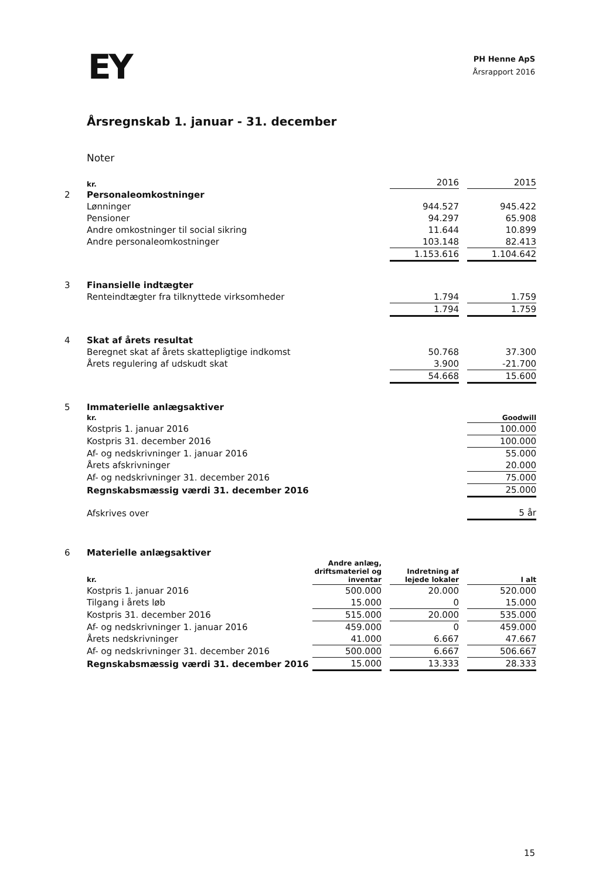EY
PH Henne ApS
Årsrapport 2016
Årsregnskab 1. januar - 31. december
Noter
| | kr. | 2016 | | 2015 |
| 2 | Personaleomkostninger | | | |
| | Lønninger | 944.527 | | 945.422 |
| | Pensioner | 94.297 | | 65.908 |
| | Andre omkostninger til social sikring | 11.644 | | 10.899 |
| | Andre personaleomkostninger | 103.148 | | 82.413 |
| | | 1.153.616 | | 1.104.642 |
| 3 | Finansielle indtægter | | | |
| | Renteindtægter fra tilknyttede virksomheder | 1.794 | | 1.759 |
| | | 1.794 | | 1.759 |
| 4 | Skat af årets resultat | | | |
| | Beregnet skat af årets skattepligtige indkomst | 50.768 | | 37.300 |
| | Årets regulering af udskudt skat | 3.900 | | -21.700 |
| | | 54.668 | | 15.600 |
| 5 | Immaterielle anlægsaktiver | | | |
| | kr. | | | Goodwill |
| | Kostpris 1. januar 2016 | | | 100.000 |
| | Kostpris 31. december 2016 | | | 100.000 |
| | Af- og nedskrivninger 1. januar 2016 | | | 55.000 |
| | Årets afskrivninger | | | 20.000 |
| | Af- og nedskrivninger 31. december 2016 | | | 75.000 |
| | Regnskabsmæssig værdi 31. december 2016 | | | 25.000 |
| | Afskrives over | | | 5 år |
| 6 | Materielle anlægsaktiver | | | | | |
| | kr. | Andre anlæg, driftsmateriel og inventar | | Indretning af lejede lokaler | | I alt |
| | Kostpris 1. januar 2016 | 500.000 | | 20.000 | | 520.000 |
| | Tilgang i årets løb | 15.000 | | 0 | | 15.000 |
| | Kostpris 31. december 2016 | 515.000 | | 20.000 | | 535.000 |
| | Af- og nedskrivninger 1. januar 2016 | 459.000 | | 0 | | 459.000 |
| | Årets nedskrivninger | 41.000 | | 6.667 | | 47.667 |
| | Af- og nedskrivninger 31. december 2016 | 500.000 | | 6.667 | | 506.667 |
| | Regnskabsmæssig værdi 31. december 2016 | 15.000 | | 13.333 | | 28.333 |
15